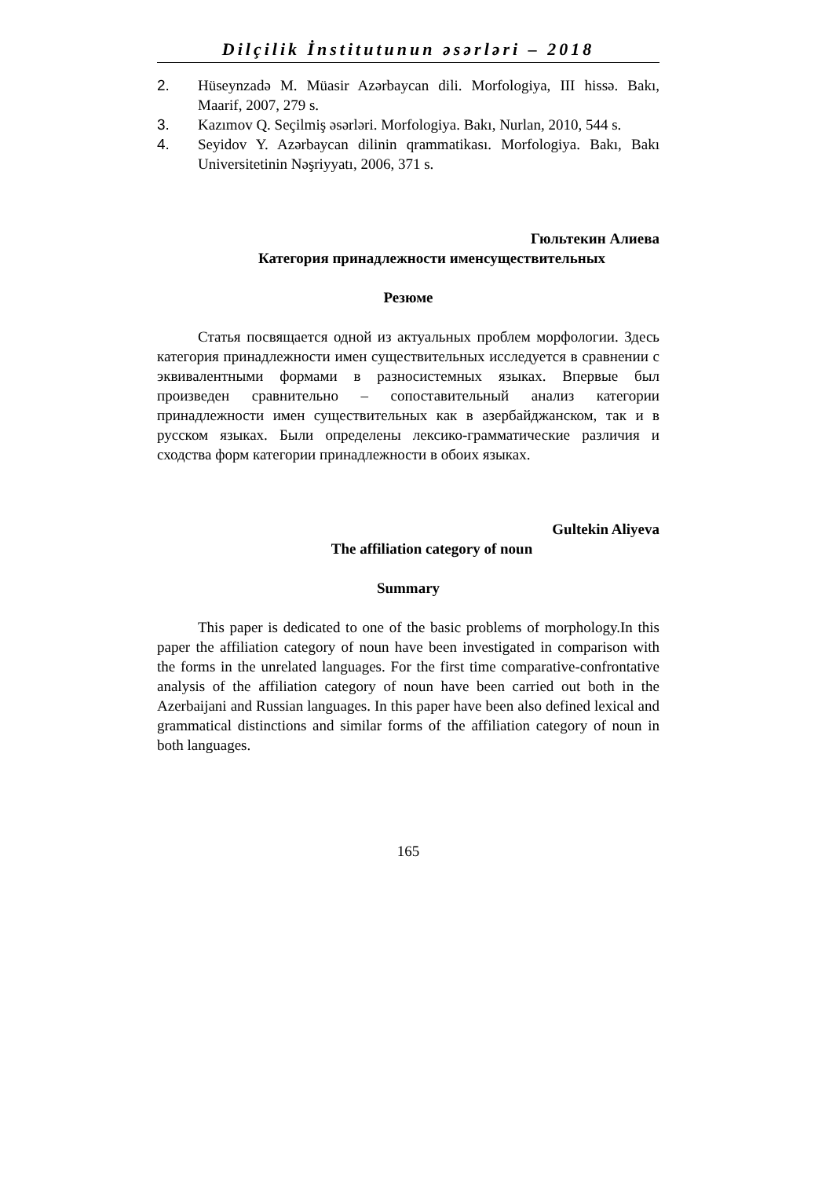Dilçilik İnstitutunun əsərləri – 2018
2. Hüseynzadə M. Müasir Azərbaycan dili. Morfologiya, III hissə. Bakı, Maarif, 2007, 279 s.
3. Kazımov Q. Seçilmiş əsərləri. Morfologiya. Bakı, Nurlan, 2010, 544 s.
4. Seyidov Y. Azərbaycan dilinin qrammatikası. Morfologiya. Bakı, Bakı Universitetinin Nəşriyyatı, 2006, 371 s.
Гюльтекин Алиева
Категория принадлежности именсуществительных
Резюме
Статья посвящается одной из актуальных проблем морфологии. Здесь категория принадлежности имен существительных исследуется в сравнении с эквивалентными формами в разносистемных языках. Впервые был произведен сравнительно – сопоставительный анализ категории принадлежности имен существительных как в азербайджанском, так и в русском языках. Были определены лексико-грамматические различия и сходства форм категории принадлежности в обоих языках.
Gultekin Aliyeva
The affiliation category of noun
Summary
This paper is dedicated to one of the basic problems of morphology.In this paper the affiliation category of noun have been investigated in comparison with the forms in the unrelated languages. For the first time comparative-confrontative analysis of the affiliation category of noun have been carried out both in the Azerbaijani and Russian languages. In this paper have been also defined lexical and grammatical distinctions and similar forms of the affiliation category of noun in both languages.
165